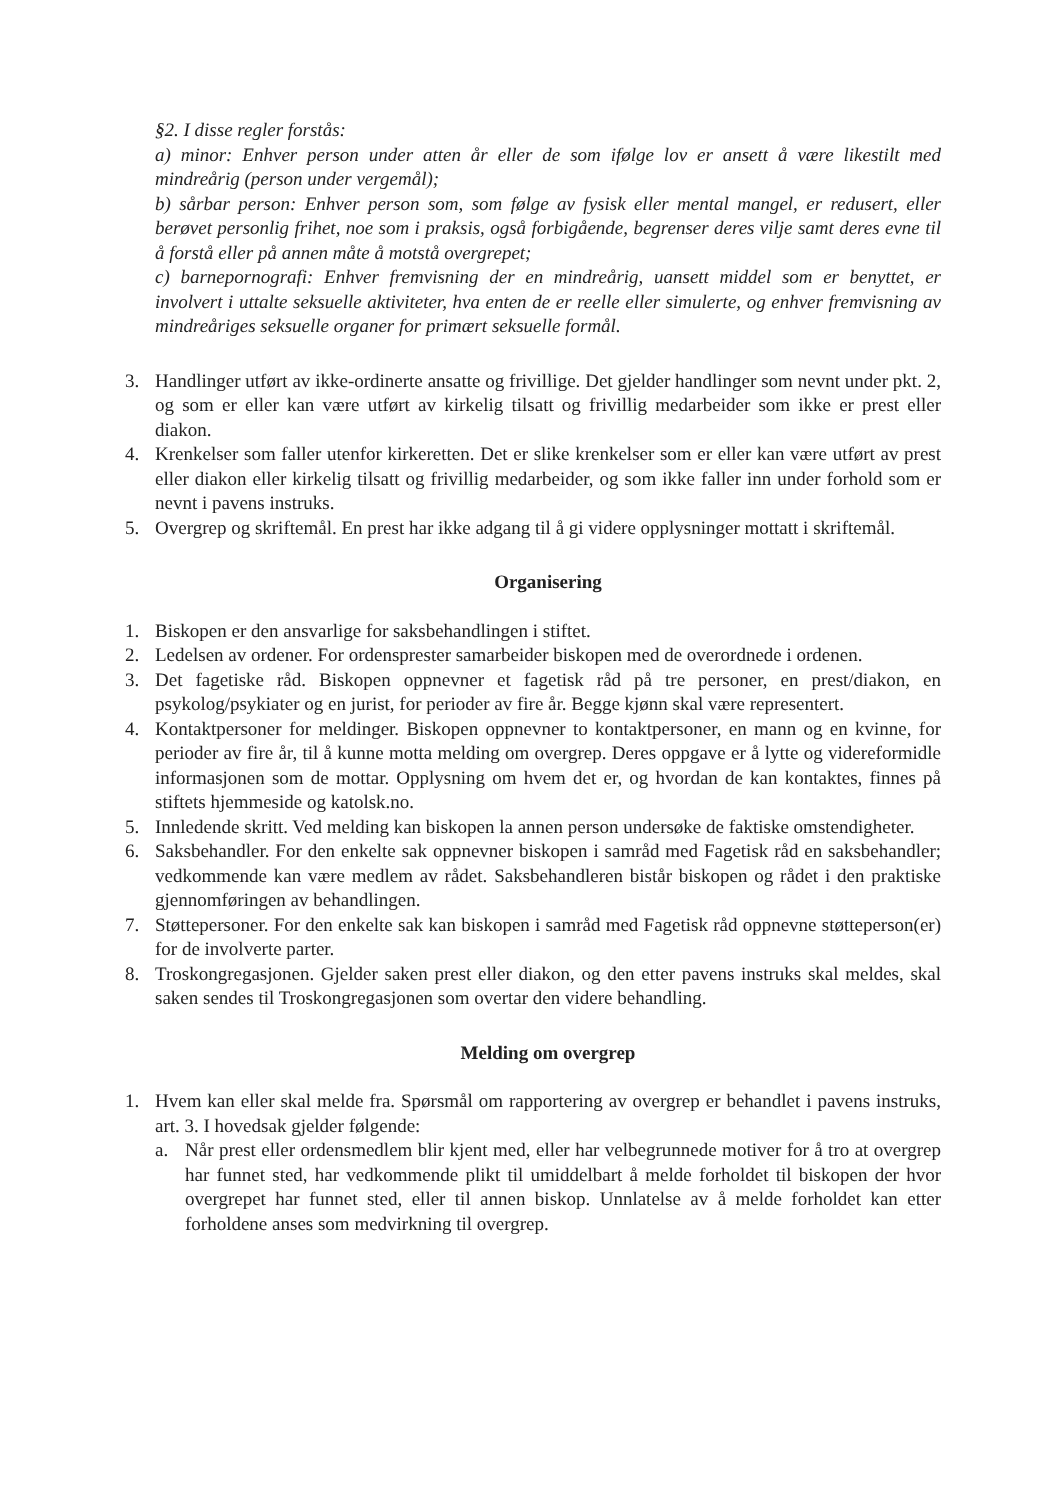§2. I disse regler forstås:
a) minor: Enhver person under atten år eller de som ifølge lov er ansett å være likestilt med mindreårig (person under vergemål);
b) sårbar person: Enhver person som, som følge av fysisk eller mental mangel, er redusert, eller berøvet personlig frihet, noe som i praksis, også forbigående, begrenser deres vilje samt deres evne til å forstå eller på annen måte å motstå overgrepet;
c) barnepornografi: Enhver fremvisning der en mindreårig, uansett middel som er benyttet, er involvert i uttalte seksuelle aktiviteter, hva enten de er reelle eller simulerte, og enhver fremvisning av mindreåriges seksuelle organer for primært seksuelle formål.
3. Handlinger utført av ikke-ordinerte ansatte og frivillige. Det gjelder handlinger som nevnt under pkt. 2, og som er eller kan være utført av kirkelig tilsatt og frivillig medarbeider som ikke er prest eller diakon.
4. Krenkelser som faller utenfor kirkeretten. Det er slike krenkelser som er eller kan være utført av prest eller diakon eller kirkelig tilsatt og frivillig medarbeider, og som ikke faller inn under forhold som er nevnt i pavens instruks.
5. Overgrep og skriftemål. En prest har ikke adgang til å gi videre opplysninger mottatt i skriftemål.
Organisering
1. Biskopen er den ansvarlige for saksbehandlingen i stiftet.
2. Ledelsen av ordener. For ordensprester samarbeider biskopen med de overordnede i ordenen.
3. Det fagetiske råd. Biskopen oppnevner et fagetisk råd på tre personer, en prest/diakon, en psykolog/psykiater og en jurist, for perioder av fire år. Begge kjønn skal være representert.
4. Kontaktpersoner for meldinger. Biskopen oppnevner to kontaktpersoner, en mann og en kvinne, for perioder av fire år, til å kunne motta melding om overgrep. Deres oppgave er å lytte og videreformidle informasjonen som de mottar. Opplysning om hvem det er, og hvordan de kan kontaktes, finnes på stiftets hjemmeside og katolsk.no.
5. Innledende skritt. Ved melding kan biskopen la annen person undersøke de faktiske omstendigheter.
6. Saksbehandler. For den enkelte sak oppnevner biskopen i samråd med Fagetisk råd en saksbehandler; vedkommende kan være medlem av rådet. Saksbehandleren bistår biskopen og rådet i den praktiske gjennomføringen av behandlingen.
7. Støttepersoner. For den enkelte sak kan biskopen i samråd med Fagetisk råd oppnevne støtteperson(er) for de involverte parter.
8. Troskongregasjonen. Gjelder saken prest eller diakon, og den etter pavens instruks skal meldes, skal saken sendes til Troskongregasjonen som overtar den videre behandling.
Melding om overgrep
1. Hvem kan eller skal melde fra. Spørsmål om rapportering av overgrep er behandlet i pavens instruks, art. 3. I hovedsak gjelder følgende:
a. Når prest eller ordensmedlem blir kjent med, eller har velbegrunnede motiver for å tro at overgrep har funnet sted, har vedkommende plikt til umiddelbart å melde forholdet til biskopen der hvor overgrepet har funnet sted, eller til annen biskop. Unnlatelse av å melde forholdet kan etter forholdene anses som medvirkning til overgrep.